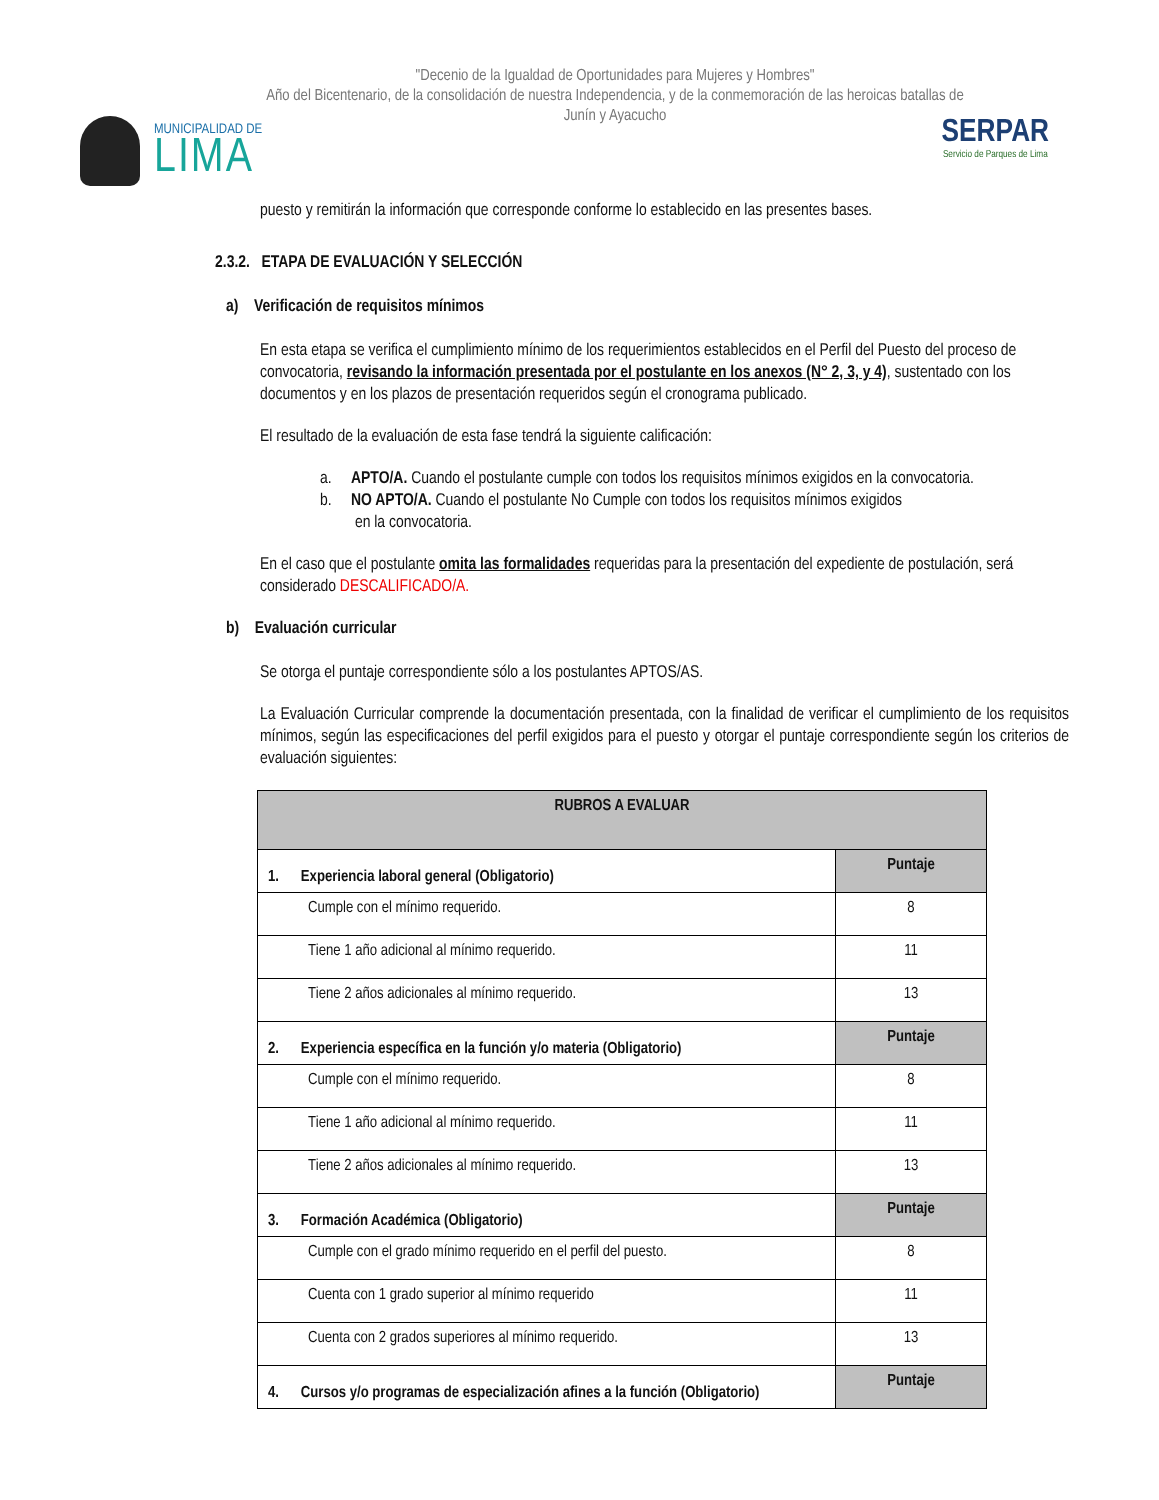"Decenio de la Igualdad de Oportunidades para Mujeres y Hombres"
Año del Bicentenario, de la consolidación de nuestra Independencia, y de la conmemoración de las heroicas batallas de Junín y Ayacucho
MUNICIPALIDAD DE
LIMA
SERPAR
Servicio de Parques de Lima
puesto y remitirán la información que corresponde conforme lo establecido en las presentes bases.
2.3.2. ETAPA DE EVALUACIÓN Y SELECCIÓN
a) Verificación de requisitos mínimos
En esta etapa se verifica el cumplimiento mínimo de los requerimientos establecidos en el Perfil del Puesto del proceso de convocatoria, revisando la información presentada por el postulante en los anexos (N° 2, 3, y 4), sustentado con los documentos y en los plazos de presentación requeridos según el cronograma publicado.
El resultado de la evaluación de esta fase tendrá la siguiente calificación:
a. APTO/A. Cuando el postulante cumple con todos los requisitos mínimos exigidos en la convocatoria.
b. NO APTO/A. Cuando el postulante No Cumple con todos los requisitos mínimos exigidos
en la convocatoria.
En el caso que el postulante omita las formalidades requeridas para la presentación del expediente de postulación, será considerado DESCALIFICADO/A.
b) Evaluación curricular
Se otorga el puntaje correspondiente sólo a los postulantes APTOS/AS.
La Evaluación Curricular comprende la documentación presentada, con la finalidad de verificar el cumplimiento de los requisitos mínimos, según las especificaciones del perfil exigidos para el puesto y otorgar el puntaje correspondiente según los criterios de evaluación siguientes:
| RUBROS A EVALUAR | |
| --- | --- |
| 1. Experiencia laboral general (Obligatorio) | Puntaje |
| Cumple con el mínimo requerido. | 8 |
| Tiene 1 año adicional al mínimo requerido. | 11 |
| Tiene 2 años adicionales al mínimo requerido. | 13 |
| 2. Experiencia específica en la función y/o materia (Obligatorio) | Puntaje |
| Cumple con el mínimo requerido. | 8 |
| Tiene 1 año adicional al mínimo requerido. | 11 |
| Tiene 2 años adicionales al mínimo requerido. | 13 |
| 3. Formación Académica (Obligatorio) | Puntaje |
| Cumple con el grado mínimo requerido en el perfil del puesto. | 8 |
| Cuenta con 1 grado superior al mínimo requerido | 11 |
| Cuenta con 2 grados superiores al mínimo requerido. | 13 |
| 4. Cursos y/o programas de especialización afines a la función (Obligatorio) | Puntaje |